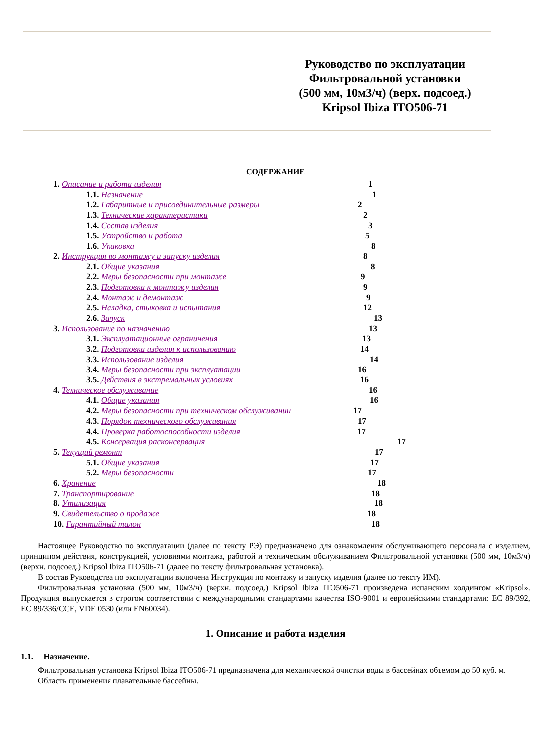Руководство по эксплуатации
Фильтровальной установки
(500 мм, 10м3/ч) (верх. подсоед.)
Kripsol Ibiza ITO506-71
СОДЕРЖАНИЕ
1. Описание и работа изделия 1
1.1. Назначение 1
1.2. Габаритные и присоединительные размеры 2
1.3. Технические характеристики 2
1.4. Состав изделия 3
1.5. Устройство и работа 5
1.6. Упаковка 8
2. Инструкция по монтажу и запуску изделия 8
2.1. Общие указания 8
2.2. Меры безопасности при монтаже 9
2.3. Подготовка к монтажу изделия 9
2.4. Монтаж и демонтаж 9
2.5. Наладка, стыковка и испытания 12
2.6. Запуск 13
3. Использование по назначению 13
3.1. Эксплуатационные ограничения 13
3.2. Подготовка изделия к использованию 14
3.3. Использование изделия 14
3.4. Меры безопасности при эксплуатации 16
3.5. Действия в экстремальных условиях 16
4. Техническое обслуживание 16
4.1. Общие указания 16
4.2. Меры безопасности при техническом обслуживании 17
4.3. Порядок технического обслуживания 17
4.4. Проверка работоспособности изделия 17
4.5. Консервация расконсервация 17
5. Текущий ремонт 17
5.1. Общие указания 17
5.2. Меры безопасности 17
6. Хранение 18
7. Транспортирование 18
8. Утилизация 18
9. Свидетельство о продаже 18
10. Гарантийный талон 18
Настоящее Руководство по эксплуатации (далее по тексту РЭ) предназначено для ознакомления обслуживающего персонала с изделием, принципом действия, конструкцией, условиями монтажа, работой и техническим обслуживанием Фильтровальной установки (500 мм, 10м3/ч) (верхн. подсоед.) Kripsol Ibiza ITO506-71 (далее по тексту фильтровальная установка).
В состав Руководства по эксплуатации включена Инструкция по монтажу и запуску изделия (далее по тексту ИМ).
Фильтровальная установка (500 мм, 10м3/ч) (верхн. подсоед.) Kripsol Ibiza ITO506-71 произведена испанским холдингом «Kripsol». Продукция выпускается в строгом соответствии с международными стандартами качества ISO-9001 и европейскими стандартами: ЕС 89/392, ЕС 89/336/ССЕ, VDE 0530 (или EN60034).
1. Описание и работа изделия
1.1. Назначение.
Фильтровальная установка Kripsol Ibiza ITO506-71 предназначена для механической очистки воды в бассейнах объемом до 50 куб. м.
Область применения плавательные бассейны.